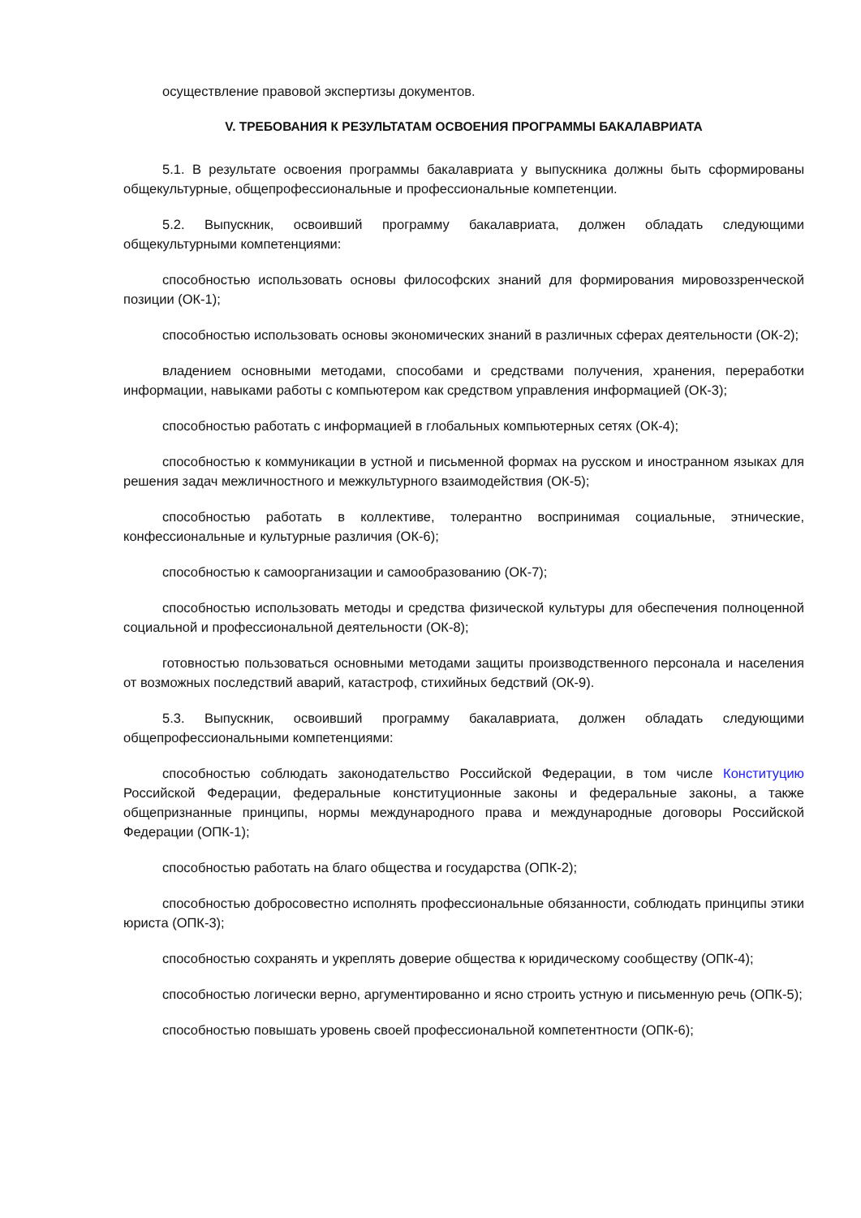осуществление правовой экспертизы документов.
V. ТРЕБОВАНИЯ К РЕЗУЛЬТАТАМ ОСВОЕНИЯ ПРОГРАММЫ БАКАЛАВРИАТА
5.1. В результате освоения программы бакалавриата у выпускника должны быть сформированы общекультурные, общепрофессиональные и профессиональные компетенции.
5.2. Выпускник, освоивший программу бакалавриата, должен обладать следующими общекультурными компетенциями:
способностью использовать основы философских знаний для формирования мировоззренческой позиции (ОК-1);
способностью использовать основы экономических знаний в различных сферах деятельности (ОК-2);
владением основными методами, способами и средствами получения, хранения, переработки информации, навыками работы с компьютером как средством управления информацией (ОК-3);
способностью работать с информацией в глобальных компьютерных сетях (ОК-4);
способностью к коммуникации в устной и письменной формах на русском и иностранном языках для решения задач межличностного и межкультурного взаимодействия (ОК-5);
способностью работать в коллективе, толерантно воспринимая социальные, этнические, конфессиональные и культурные различия (ОК-6);
способностью к самоорганизации и самообразованию (ОК-7);
способностью использовать методы и средства физической культуры для обеспечения полноценной социальной и профессиональной деятельности (ОК-8);
готовностью пользоваться основными методами защиты производственного персонала и населения от возможных последствий аварий, катастроф, стихийных бедствий (ОК-9).
5.3. Выпускник, освоивший программу бакалавриата, должен обладать следующими общепрофессиональными компетенциями:
способностью соблюдать законодательство Российской Федерации, в том числе Конституцию Российской Федерации, федеральные конституционные законы и федеральные законы, а также общепризнанные принципы, нормы международного права и международные договоры Российской Федерации (ОПК-1);
способностью работать на благо общества и государства (ОПК-2);
способностью добросовестно исполнять профессиональные обязанности, соблюдать принципы этики юриста (ОПК-3);
способностью сохранять и укреплять доверие общества к юридическому сообществу (ОПК-4);
способностью логически верно, аргументированно и ясно строить устную и письменную речь (ОПК-5);
способностью повышать уровень своей профессиональной компетентности (ОПК-6);